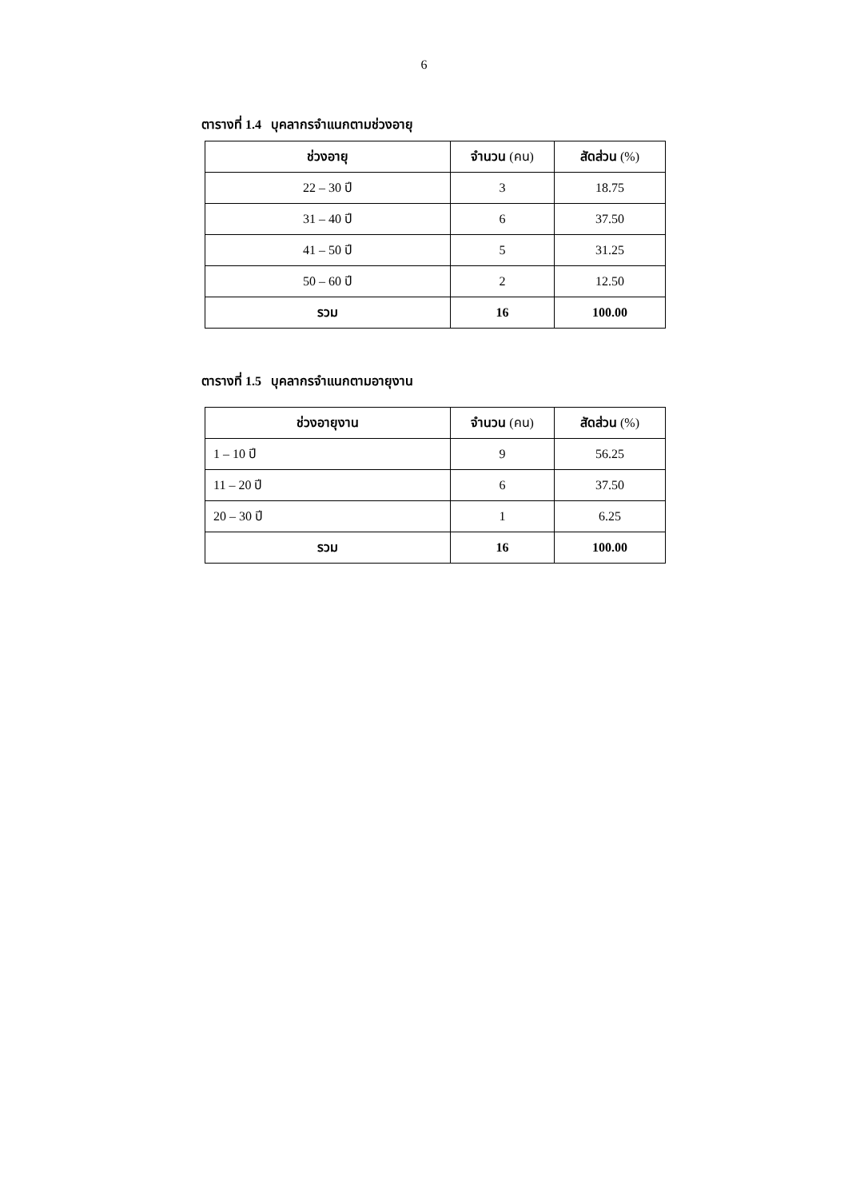6
ตารางที่ 1.4 บุคลากรจำแนกตามช่วงอายุ
| ช่วงอายุ | จำนวน (คน) | สัดส่วน (%) |
| --- | --- | --- |
| 22 – 30 ปี | 3 | 18.75 |
| 31 – 40 ปี | 6 | 37.50 |
| 41 – 50 ปี | 5 | 31.25 |
| 50 – 60 ปี | 2 | 12.50 |
| รวม | 16 | 100.00 |
ตารางที่ 1.5 บุคลากรจำแนกตามอายุงาน
| ช่วงอายุงาน | จำนวน (คน) | สัดส่วน (%) |
| --- | --- | --- |
| 1 – 10 ปี | 9 | 56.25 |
| 11 – 20 ปี | 6 | 37.50 |
| 20 – 30 ปี | 1 | 6.25 |
| รวม | 16 | 100.00 |